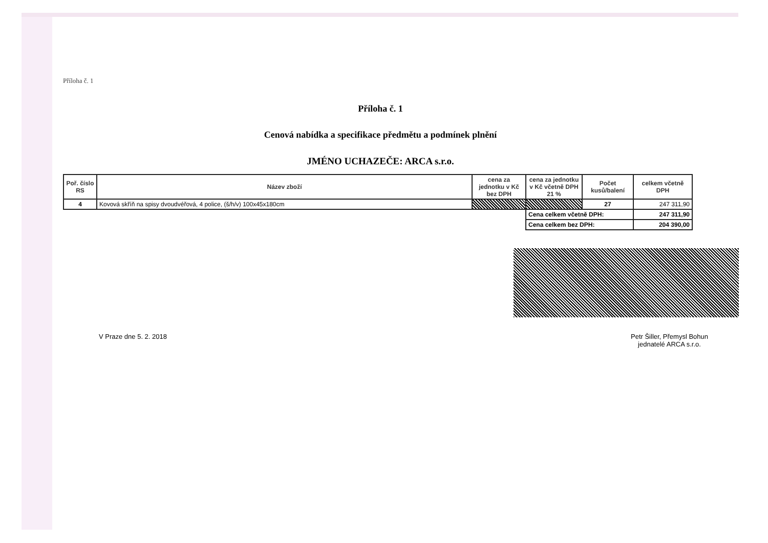Příloha č. 1
Příloha č. 1
Cenová nabídka a specifikace předmětu a podmínek plnění
JMÉNO UCHAZEČE: ARCA s.r.o.
| Poř. číslo RS | Název zboží | cena za jednotku v Kč bez DPH | cena za jednotku v Kč včetně DPH 21 % | Počet kusů/balení | celkem včetně DPH |
| --- | --- | --- | --- | --- | --- |
| 4 | Kovová skříň na spisy dvoudvéřová, 4 police, (š/h/v) 100x45x180cm | | | 27 | 247 311,90 |
| | | | Cena celkem včetně DPH: | | 247 311,90 |
| | | | Cena celkem bez DPH: | | 204 390,00 |
V Praze dne 5. 2. 2018 Petr Šiller, Přemysl Bohun
jednatelé ARCA s.r.o.